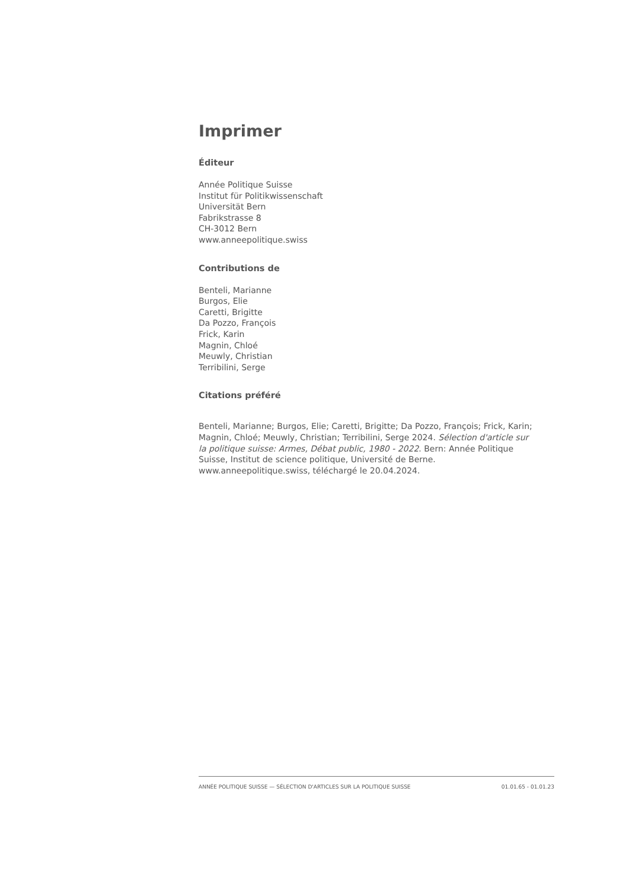Imprimer
Éditeur
Année Politique Suisse
Institut für Politikwissenschaft
Universität Bern
Fabrikstrasse 8
CH-3012 Bern
www.anneepolitique.swiss
Contributions de
Benteli, Marianne
Burgos, Elie
Caretti, Brigitte
Da Pozzo, François
Frick, Karin
Magnin, Chloé
Meuwly, Christian
Terribilini, Serge
Citations préféré
Benteli, Marianne; Burgos, Elie; Caretti, Brigitte; Da Pozzo, François; Frick, Karin; Magnin, Chloé; Meuwly, Christian; Terribilini, Serge 2024. Sélection d'article sur la politique suisse: Armes, Débat public, 1980 - 2022. Bern: Année Politique Suisse, Institut de science politique, Université de Berne. www.anneepolitique.swiss, téléchargé le 20.04.2024.
ANNÉE POLITIQUE SUISSE — SÉLECTION D'ARTICLES SUR LA POLITIQUE SUISSE 01.01.65 - 01.01.23